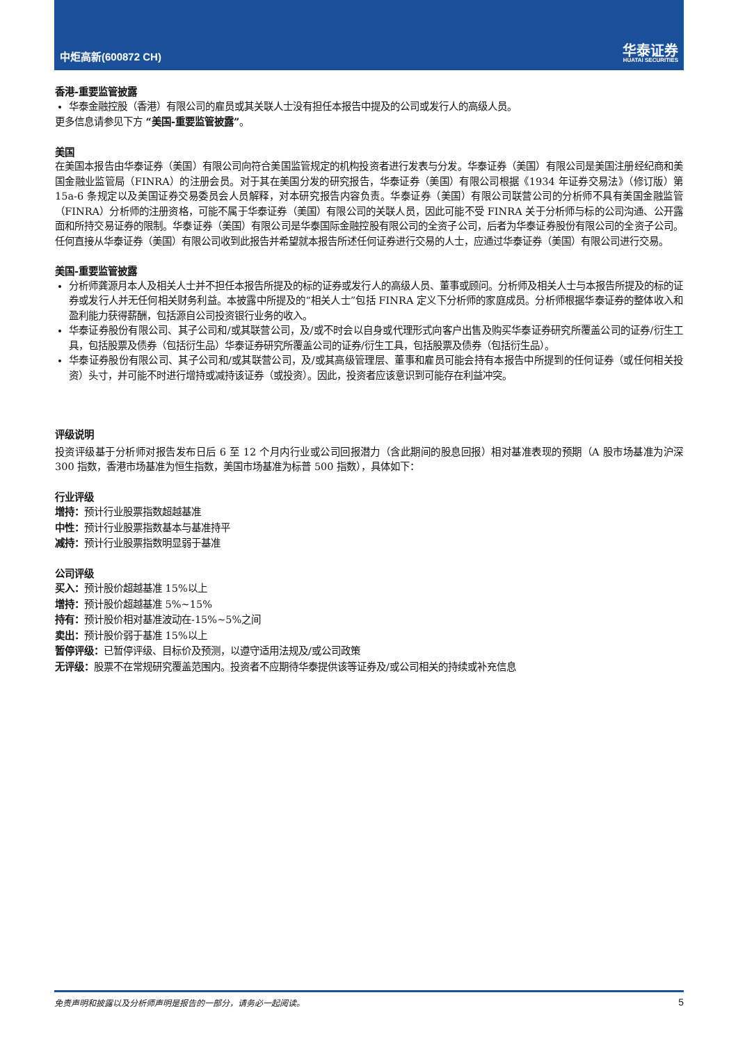中炬高新(600872 CH)
华泰证券
HUATAI SECURITIES
香港-重要监管披露
华泰金融控股（香港）有限公司的雇员或其关联人士没有担任本报告中提及的公司或发行人的高级人员。
更多信息请参见下方 “美国-重要监管披露”。
美国
在美国本报告由华泰证券（美国）有限公司向符合美国监管规定的机构投资者进行发表与分发。华泰证券（美国）有限公司是美国注册经纪商和美国金融业监管局（FINRA）的注册会员。对于其在美国分发的研究报告，华泰证券（美国）有限公司根据《1934 年证券交易法》（修订版）第 15a-6 条规定以及美国证券交易委员会人员解释，对本研究报告内容负责。华泰证券（美国）有限公司联营公司的分析师不具有美国金融监管（FINRA）分析师的注册资格，可能不属于华泰证券（美国）有限公司的关联人员，因此可能不受 FINRA 关于分析师与标的公司沟通、公开露面和所持交易证券的限制。华泰证券（美国）有限公司是华泰国际金融控股有限公司的全资子公司，后者为华泰证券股份有限公司的全资子公司。任何直接从华泰证券（美国）有限公司收到此报告并希望就本报告所述任何证券进行交易的人士，应通过华泰证券（美国）有限公司进行交易。
美国-重要监管披露
分析师龚源月本人及相关人士并不担任本报告所提及的标的证券或发行人的高级人员、董事或顾问。分析师及相关人士与本报告所提及的标的证券或发行人并无任何相关财务利益。本披露中所提及的“相关人士”包括 FINRA 定义下分析师的家庭成员。分析师根据华泰证券的整体收入和盈利能力获得薪酬，包括源自公司投资银行业务的收入。
华泰证券股份有限公司、其子公司和/或其联营公司，及/或不时会以自身或代理形式向客户出售及购买华泰证券研究所覆盖公司的证券/衍生工具，包括股票及债券（包括衍生品）华泰证券研究所覆盖公司的证券/衍生工具，包括股票及债券（包括衍生品）。
华泰证券股份有限公司、其子公司和/或其联营公司，及/或其高级管理层、董事和雇员可能会持有本报告中所提到的任何证券（或任何相关投资）头寸，并可能不时进行增持或减持该证券（或投资）。因此，投资者应该意识到可能存在利益冲突。
评级说明
投资评级基于分析师对报告发布日后 6 至 12 个月内行业或公司回报潜力（含此期间的股息回报）相对基准表现的预期（A 股市场基准为沪深 300 指数，香港市场基准为恒生指数，美国市场基准为标普 500 指数），具体如下：
行业评级
增持：预计行业股票指数超越基准
中性：预计行业股票指数基本与基准持平
减持：预计行业股票指数明显弱于基准
公司评级
买入：预计股价超越基准 15%以上
增持：预计股价超越基准 5%~15%
持有：预计股价相对基准波动在-15%~5%之间
卖出：预计股价弱于基准 15%以上
暂停评级：已暂停评级、目标价及预测，以遵守适用法规及/或公司政策
无评级：股票不在常规研究覆盖范围内。投资者不应期待华泰提供该等证券及/或公司相关的持续或补充信息
免责声明和披露以及分析师声明是报告的一部分，请务必一起阅读。 5